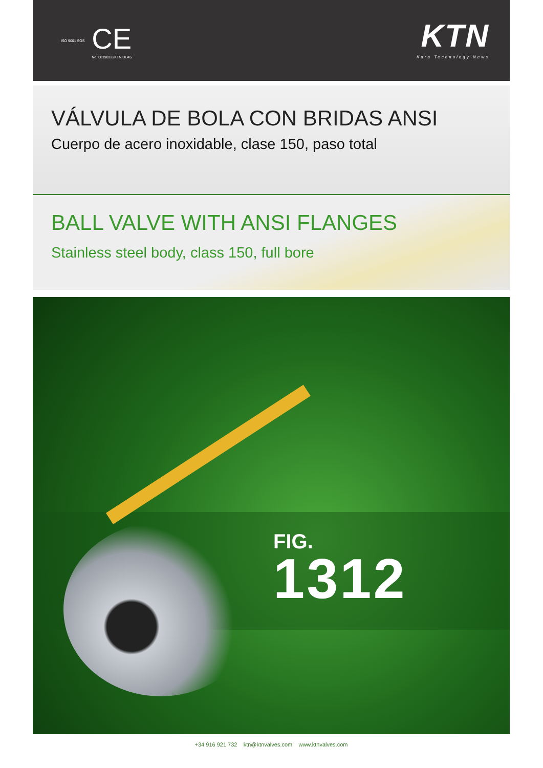ISO 9001 SGS
CE
No. 08190322KTN.UU45
KTN
Kara Technology News
VÁLVULA DE BOLA CON BRIDAS ANSI
Cuerpo de acero inoxidable, clase 150, paso total
BALL VALVE WITH ANSI FLANGES
Stainless steel body, class 150, full bore
FIG.
1312
+34 916 921 732 ktn@ktnvalves.com www.ktnvalves.com